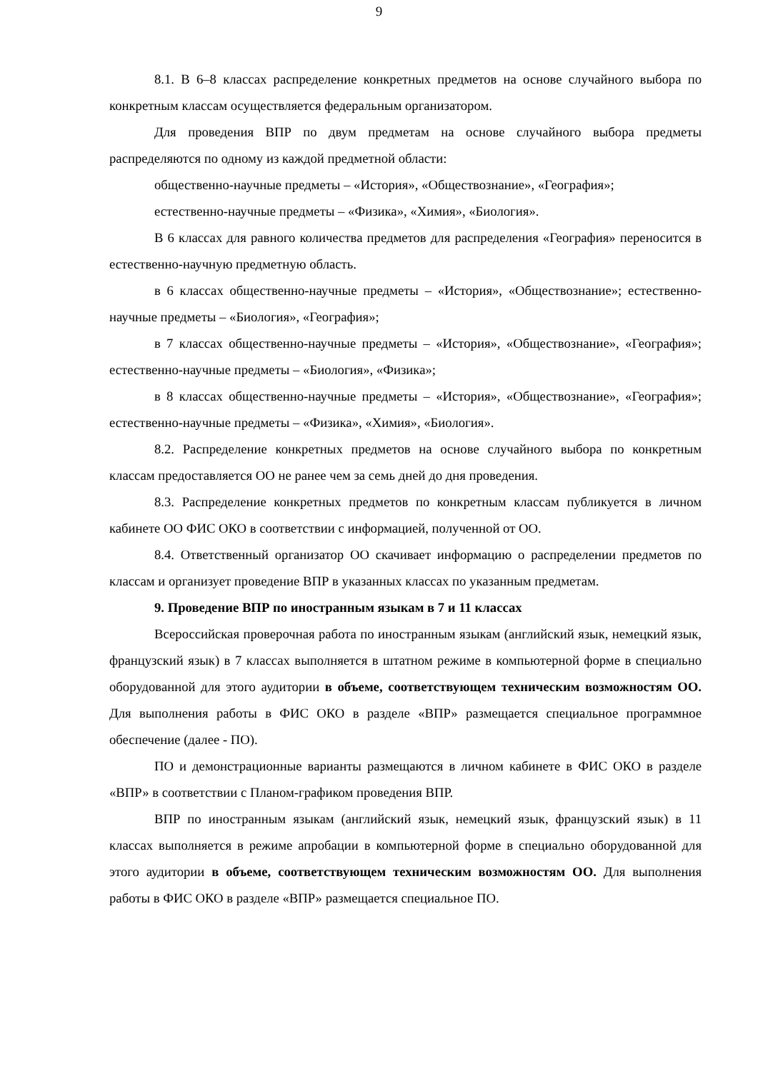9
8.1. В 6–8 классах распределение конкретных предметов на основе случайного выбора по конкретным классам осуществляется федеральным организатором.
Для проведения ВПР по двум предметам на основе случайного выбора предметы распределяются по одному из каждой предметной области:
общественно-научные предметы – «История», «Обществознание», «География»;
естественно-научные предметы – «Физика», «Химия», «Биология».
В 6 классах для равного количества предметов для распределения «География» переносится в естественно-научную предметную область.
в 6 классах общественно-научные предметы – «История», «Обществознание»; естественно-научные предметы – «Биология», «География»;
в 7 классах общественно-научные предметы – «История», «Обществознание», «География»; естественно-научные предметы – «Биология», «Физика»;
в 8 классах общественно-научные предметы – «История», «Обществознание», «География»; естественно-научные предметы – «Физика», «Химия», «Биология».
8.2. Распределение конкретных предметов на основе случайного выбора по конкретным классам предоставляется ОО не ранее чем за семь дней до дня проведения.
8.3. Распределение конкретных предметов по конкретным классам публикуется в личном кабинете ОО ФИС ОКО в соответствии с информацией, полученной от ОО.
8.4. Ответственный организатор ОО скачивает информацию о распределении предметов по классам и организует проведение ВПР в указанных классах по указанным предметам.
9. Проведение ВПР по иностранным языкам в 7 и 11 классах
Всероссийская проверочная работа по иностранным языкам (английский язык, немецкий язык, французский язык) в 7 классах выполняется в штатном режиме в компьютерной форме в специально оборудованной для этого аудитории в объеме, соответствующем техническим возможностям ОО. Для выполнения работы в ФИС ОКО в разделе «ВПР» размещается специальное программное обеспечение (далее - ПО).
ПО и демонстрационные варианты размещаются в личном кабинете в ФИС ОКО в разделе «ВПР» в соответствии с Планом-графиком проведения ВПР.
ВПР по иностранным языкам (английский язык, немецкий язык, французский язык) в 11 классах выполняется в режиме апробации в компьютерной форме в специально оборудованной для этого аудитории в объеме, соответствующем техническим возможностям ОО. Для выполнения работы в ФИС ОКО в разделе «ВПР» размещается специальное ПО.